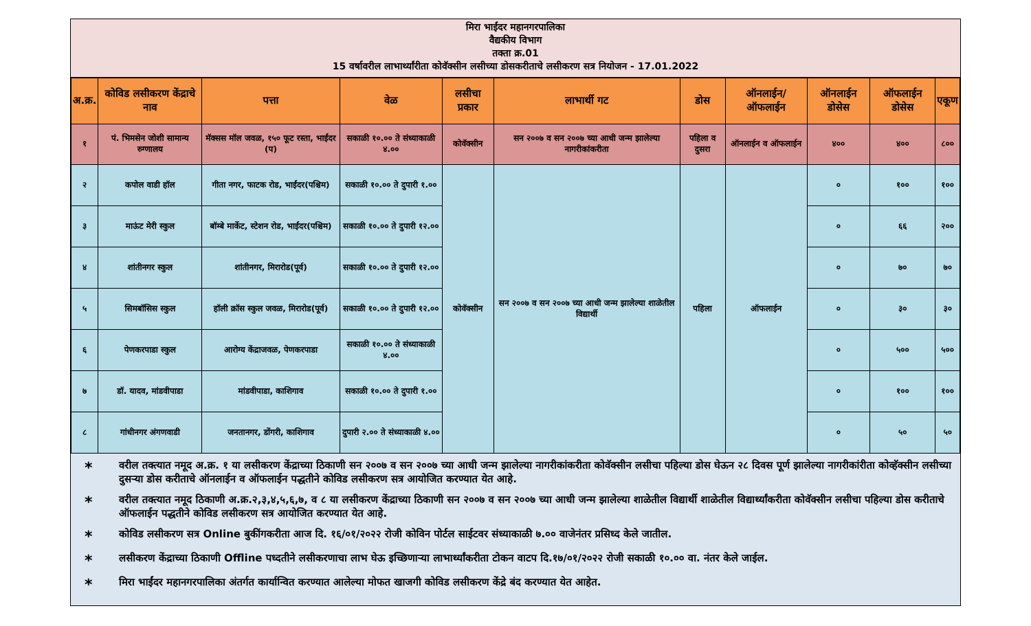मिरा भाईंदर महानगरपालिका
वैद्यकीय विभाग
तक्ता क्र.01
15 वर्षावरील लाभार्थ्यांरीता कोवॅक्सीन लसीच्या डोसकरीताचे लसीकरण सत्र नियोजन - 17.01.2022
| अ.क्र. | कोविड लसीकरण केंद्राचे नाव | पत्ता | वेळ | लसीचा प्रकार | लाभार्थी गट | डोस | ऑनलाईन/ ऑफलाईन | ऑनलाईन डोसेस | ऑफलाईन डोसेस | एकूण |
| --- | --- | --- | --- | --- | --- | --- | --- | --- | --- | --- |
| १ | पं. भिमसेन जोशी सामान्य रुग्णालय | मॅक्सस मॉल जवळ, १५० फूट रस्ता, भाईंदर (प) | सकाळी १०.०० ते संध्याकाळी ४.०० | कोवॅक्सीन | सन २००७ व सन २००७ च्या आधी जन्म झालेल्या नागरीकांकरीता | पहिला व दुसरा | ऑनलाईन व ऑफलाईन | ४०० | ४०० | ८०० |
| २ | कपोल वाडी हॉल | गीता नगर, फाटक रोड, भाईंदर(पश्चिम) | सकाळी १०.०० ते दुपारी १.०० | कोवॅक्सीन | सन २००७ व सन २००७ च्या आधी जन्म झालेल्या शाळेतील विद्यार्थी | पहिला | ऑफलाईन | ० | १०० | १०० |
| ३ | माऊंट मेरी स्कुल | बॉम्बे मार्केट, स्टेशन रोड, भाईंदर(पश्चिम) | सकाळी १०.०० ते दुपारी १२.०० | | | | | ० | ६६ | २०० |
| ४ | शांतीनगर स्कुल | शांतीनगर, मिरारोड(पूर्व) | सकाळी १०.०० ते दुपारी १२.०० | | | | | ० | ७० | ७० |
| ५ | सिमबॉसिस स्कुल | हॉली क्रॉस स्कुल जवळ, मिरारोड(पूर्व) | सकाळी १०.०० ते दुपारी १२.०० | | | | | ० | ३० | ३० |
| ६ | पेणकरपाडा स्कुल | आरोग्य केंद्राजवळ, पेणकरपाडा | सकाळी १०.०० ते संध्याकाळी ४.०० | | | | | ० | ५०० | ५०० |
| ७ | डॉ. यादव, मांडवीपाडा | मांडवीपाडा, काशिगाव | सकाळी १०.०० ते दुपारी १.०० | | | | | ० | १०० | १०० |
| ८ | गांधीनगर अंगणवाडी | जनतानगर, डोंगरी, काशिगाव | दुपारी २.०० ते संध्याकाळी ४.०० | | | | | ० | ५० | ५० |
* वरील तक्त्यात नमूद अ.क्र. १ या लसीकरण केंद्राच्या ठिकाणी सन २००७ व सन २००७ च्या आधी जन्म झालेल्या नागरीकांकरीता कोवॅक्सीन लसीचा पहिल्या डोस घेऊन २८ दिवस पूर्ण झालेल्या नागरीकांरीता कोव्हॅक्सीन लसीच्या दुसऱ्या डोस करीताचे ऑनलाईन व ऑफलाईन पद्धतीने कोविड लसीकरण सत्र आयोजित करण्यात येत आहे.
* वरील तक्त्यात नमूद ठिकाणी अ.क्र.२,३,४,५,६,७, व ८ या लसीकरण केंद्राच्या ठिकाणी सन २००७ व सन २००७ च्या आधी जन्म झालेल्या शाळेतील विद्यार्थी शाळेतील विद्यार्थ्यांकरीता कोवॅक्सीन लसीचा पहिल्या डोस करीताचे ऑफलाईन पद्धतीने कोविड लसीकरण सत्र आयोजित करण्यात येत आहे.
* कोविड लसीकरण सत्र Online बुकींगकरीता आज दि. १६/०१/२०२२ रोजी कोविन पोर्टल साईटवर संध्याकाळी ७.०० वाजेनंतर प्रसिध्द केले जातील.
* लसीकरण केंद्राच्या ठिकाणी Offline पध्दतीने लसीकरणाचा लाभ घेऊ इच्छिणाऱ्या लाभार्थ्यांकरीता टोकन वाटप दि.१७/०१/२०२२ रोजी सकाळी १०.०० वा. नंतर केले जाईल.
* मिरा भाईंदर महानगरपालिका अंतर्गत कार्यान्वित करण्यात आलेल्या मोफत खाजगी कोविड लसीकरण केंद्रे बंद करण्यात येत आहेत.